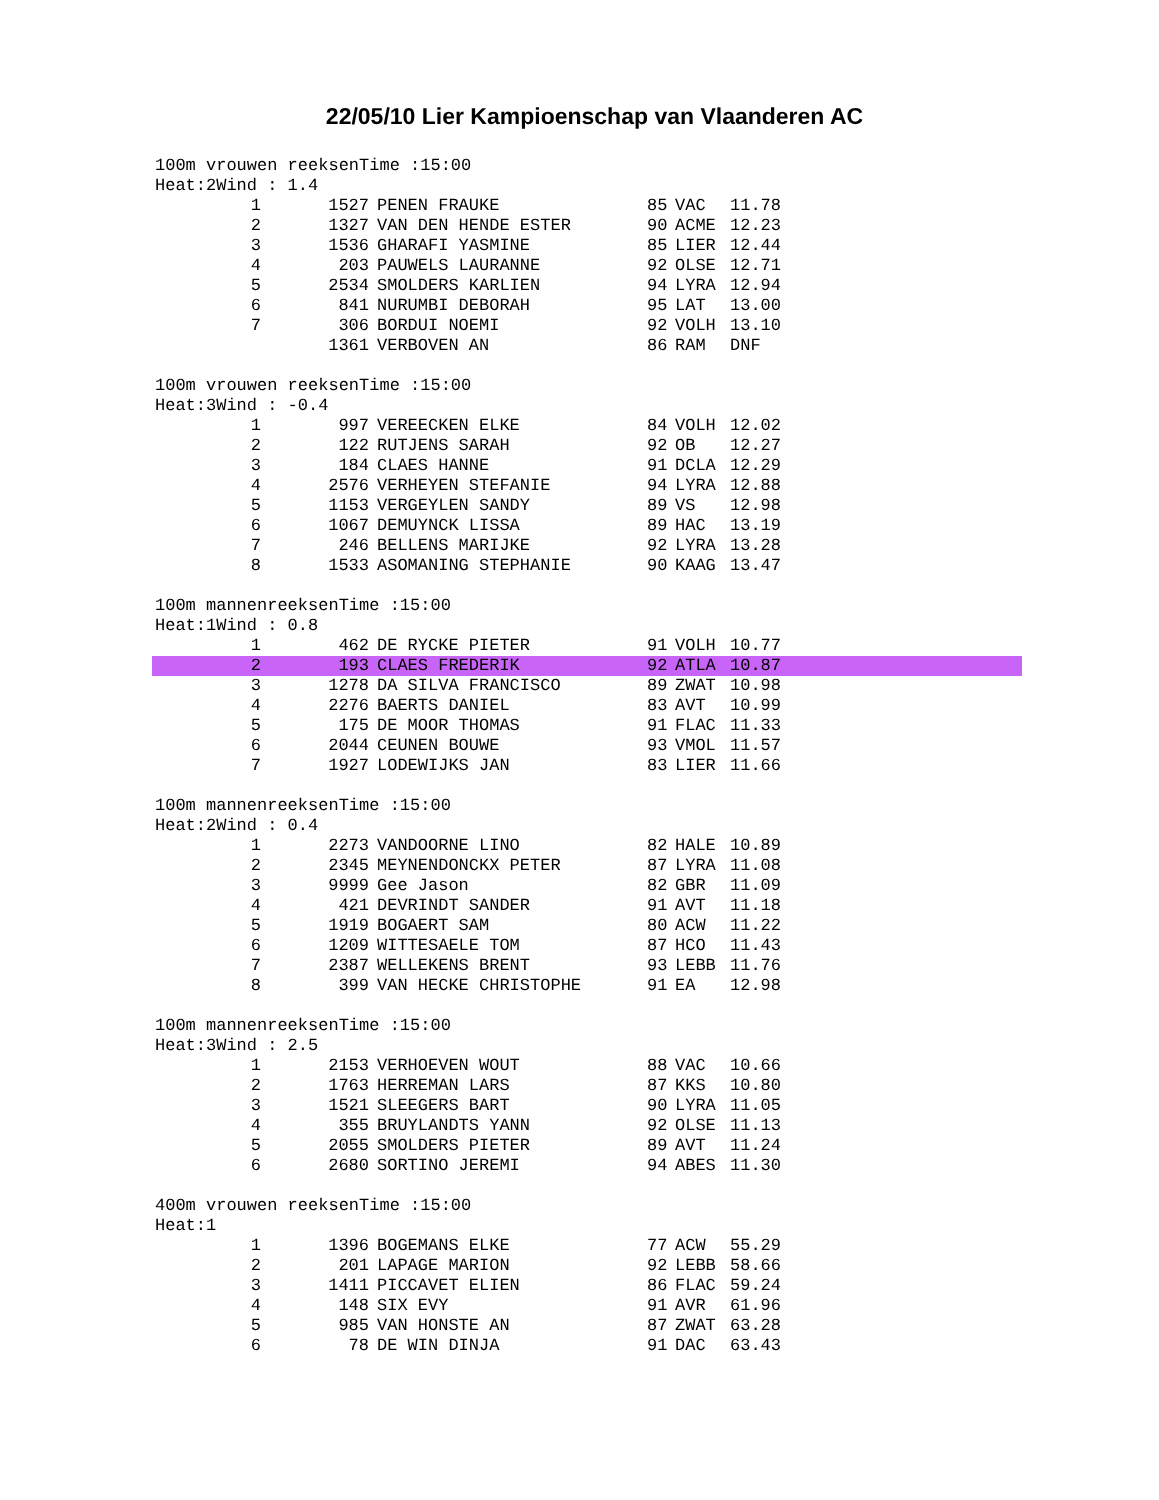22/05/10 Lier Kampioenschap van Vlaanderen AC
100m vrouwen reeksenTime :15:00
Heat:2Wind : 1.4
| 1 | 1527 | PENEN FRAUKE | 85 | VAC | 11.78 |
| 2 | 1327 | VAN DEN HENDE ESTER | 90 | ACME | 12.23 |
| 3 | 1536 | GHARAFI YASMINE | 85 | LIER | 12.44 |
| 4 | 203 | PAUWELS LAURANNE | 92 | OLSE | 12.71 |
| 5 | 2534 | SMOLDERS KARLIEN | 94 | LYRA | 12.94 |
| 6 | 841 | NURUMBI DEBORAH | 95 | LAT | 13.00 |
| 7 | 306 | BORDUI NOEMI | 92 | VOLH | 13.10 |
| | 1361 | VERBOVEN AN | 86 | RAM | DNF |
100m vrouwen reeksenTime :15:00
Heat:3Wind : -0.4
| 1 | 997 | VEREECKEN ELKE | 84 | VOLH | 12.02 |
| 2 | 122 | RUTJENS SARAH | 92 | OB | 12.27 |
| 3 | 184 | CLAES HANNE | 91 | DCLA | 12.29 |
| 4 | 2576 | VERHEYEN STEFANIE | 94 | LYRA | 12.88 |
| 5 | 1153 | VERGEYLEN SANDY | 89 | VS | 12.98 |
| 6 | 1067 | DEMUYNCK LISSA | 89 | HAC | 13.19 |
| 7 | 246 | BELLENS MARIJKE | 92 | LYRA | 13.28 |
| 8 | 1533 | ASOMANING STEPHANIE | 90 | KAAG | 13.47 |
100m mannenreeksenTime :15:00
Heat:1Wind : 0.8
| 1 | 462 | DE RYCKE PIETER | 91 | VOLH | 10.77 |
| 2 | 193 | CLAES FREDERIK | 92 | ATLA | 10.87 |
| 3 | 1278 | DA SILVA FRANCISCO | 89 | ZWAT | 10.98 |
| 4 | 2276 | BAERTS DANIEL | 83 | AVT | 10.99 |
| 5 | 175 | DE MOOR THOMAS | 91 | FLAC | 11.33 |
| 6 | 2044 | CEUNEN BOUWE | 93 | VMOL | 11.57 |
| 7 | 1927 | LODEWIJKS JAN | 83 | LIER | 11.66 |
100m mannenreeksenTime :15:00
Heat:2Wind : 0.4
| 1 | 2273 | VANDOORNE LINO | 82 | HALE | 10.89 |
| 2 | 2345 | MEYNENDONCKX PETER | 87 | LYRA | 11.08 |
| 3 | 9999 | Gee Jason | 82 | GBR | 11.09 |
| 4 | 421 | DEVRINDT SANDER | 91 | AVT | 11.18 |
| 5 | 1919 | BOGAERT SAM | 80 | ACW | 11.22 |
| 6 | 1209 | WITTESAELE TOM | 87 | HCO | 11.43 |
| 7 | 2387 | WELLEKENS BRENT | 93 | LEBB | 11.76 |
| 8 | 399 | VAN HECKE CHRISTOPHE | 91 | EA | 12.98 |
100m mannenreeksenTime :15:00
Heat:3Wind : 2.5
| 1 | 2153 | VERHOEVEN WOUT | 88 | VAC | 10.66 |
| 2 | 1763 | HERREMAN LARS | 87 | KKS | 10.80 |
| 3 | 1521 | SLEEGERS BART | 90 | LYRA | 11.05 |
| 4 | 355 | BRUYLANDTS YANN | 92 | OLSE | 11.13 |
| 5 | 2055 | SMOLDERS PIETER | 89 | AVT | 11.24 |
| 6 | 2680 | SORTINO JEREMI | 94 | ABES | 11.30 |
400m vrouwen reeksenTime :15:00
Heat:1
| 1 | 1396 | BOGEMANS ELKE | 77 | ACW | 55.29 |
| 2 | 201 | LAPAGE MARION | 92 | LEBB | 58.66 |
| 3 | 1411 | PICCAVET ELIEN | 86 | FLAC | 59.24 |
| 4 | 148 | SIX EVY | 91 | AVR | 61.96 |
| 5 | 985 | VAN HONSTE AN | 87 | ZWAT | 63.28 |
| 6 | 78 | DE WIN DINJA | 91 | DAC | 63.43 |